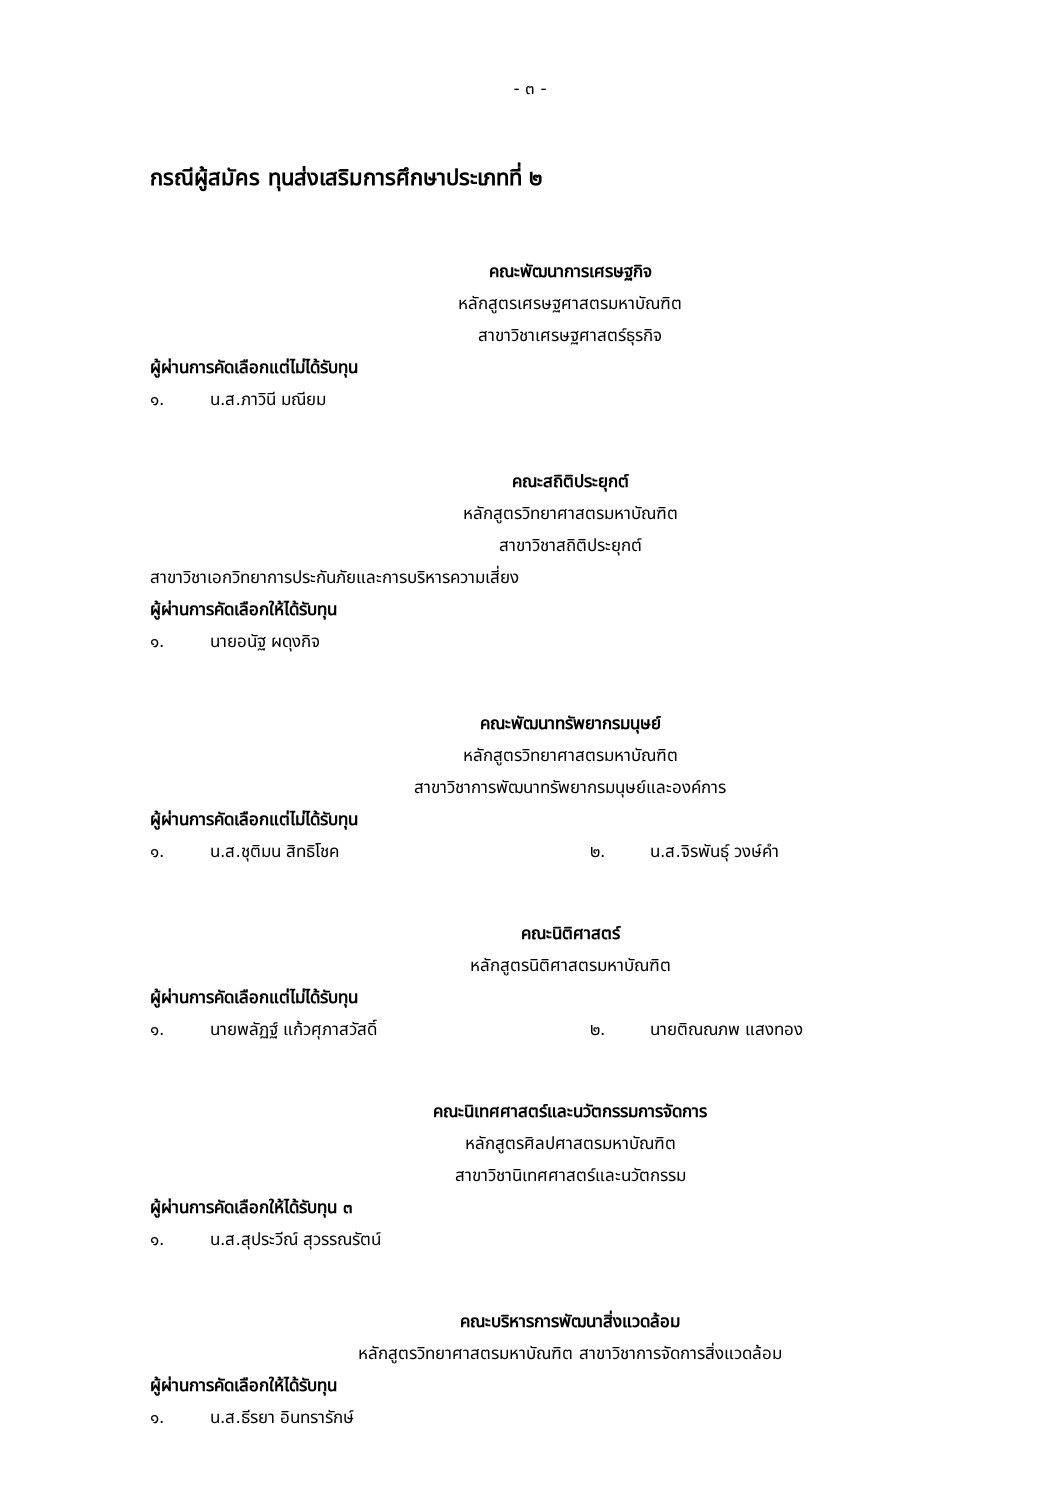- ๓ -
กรณีผู้สมัคร ทุนส่งเสริมการศึกษาประเภทที่ ๒
คณะพัฒนาการเศรษฐกิจ
หลักสูตรเศรษฐศาสตรมหาบัณฑิต
สาขาวิชาเศรษฐศาสตร์ธุรกิจ
ผู้ผ่านการคัดเลือกแต่ไม่ได้รับทุน
๑. น.ส.ภาวินี มณียม
คณะสถิติประยุกต์
หลักสูตรวิทยาศาสตรมหาบัณฑิต
สาขาวิชาสถิติประยุกต์
สาขาวิชาเอกวิทยาการประกันภัยและการบริหารความเสี่ยง
ผู้ผ่านการคัดเลือกให้ได้รับทุน
๑. นายอนัฐ ผดุงกิจ
คณะพัฒนาทรัพยากรมนุษย์
หลักสูตรวิทยาศาสตรมหาบัณฑิต
สาขาวิชาการพัฒนาทรัพยากรมนุษย์และองค์การ
ผู้ผ่านการคัดเลือกแต่ไม่ได้รับทุน
๑. น.ส.ชุติมน สิทธิโชค ๒. น.ส.จิรพันธุ์ วงษ์คำ
คณะนิติศาสตร์
หลักสูตรนิติศาสตรมหาบัณฑิต
ผู้ผ่านการคัดเลือกแต่ไม่ได้รับทุน
๑. นายพลัฏฐ์ แก้วศุภาสวัสดิ์ ๒. นายติณณภพ แสงทอง
คณะนิเทศศาสตร์และนวัตกรรมการจัดการ
หลักสูตรศิลปศาสตรมหาบัณฑิต
สาขาวิชานิเทศศาสตร์และนวัตกรรม
ผู้ผ่านการคัดเลือกให้ได้รับทุน ๓
๑. น.ส.สุประวีณ์ สุวรรณรัตน์
คณะบริหารการพัฒนาสิ่งแวดล้อม
หลักสูตรวิทยาศาสตรมหาบัณฑิต สาขาวิชาการจัดการสิ่งแวดล้อม
ผู้ผ่านการคัดเลือกให้ได้รับทุน
๑. น.ส.ธีรยา อินทรารักษ์